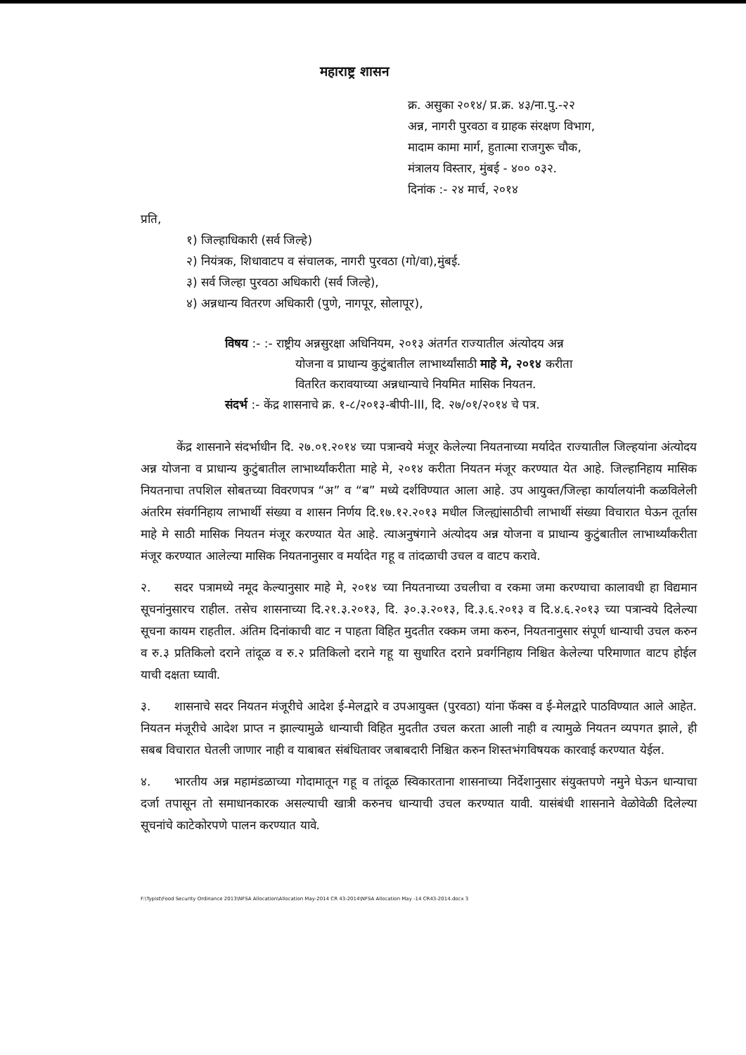महाराष्ट्र शासन
क्र. असुका २०१४/ प्र.क्र. ४३/ना.पु.-२२
अन्न, नागरी पुरवठा व ग्राहक संरक्षण विभाग,
मादाम कामा मार्ग, हुतात्मा राजगुरू चौक,
मंत्रालय विस्तार, मुंबई - ४०० ०३२.
दिनांक :- २४ मार्च, २०१४
प्रति,
१) जिल्हाधिकारी (सर्व जिल्हे)
२) नियंत्रक, शिधावाटप व संचालक, नागरी पुरवठा (गो/वा),मुंबई.
३) सर्व जिल्हा पुरवठा अधिकारी (सर्व जिल्हे),
४) अन्नधान्य वितरण अधिकारी (पुणे, नागपूर, सोलापूर),
विषय :- :- राष्ट्रीय अन्नसुरक्षा अधिनियम, २०१३ अंतर्गत राज्यातील अंत्योदय अन्न
योजना व प्राधान्य कुटुंबातील लाभार्थ्यांसाठी माहे मे, २०१४ करीता
वितरित करावयाच्या अन्नधान्याचे नियमित मासिक नियतन.
संदर्भ :- केंद्र शासनाचे क्र. १-८/२०१३-बीपी-III, दि. २७/०१/२०१४ चे पत्र.
   केंद्र शासनाने संदर्भाधीन दि. २७.०१.२०१४ च्या पत्रान्वये मंजूर केलेल्या नियतनाच्या मर्यादेत राज्यातील जिल्हयांना अंत्योदय अन्न योजना व प्राधान्य कुटुंबातील लाभार्थ्यांकरीता माहे मे, २०१४ करीता नियतन मंजूर करण्यात येत आहे. जिल्हानिहाय मासिक नियतनाचा तपशिल सोबतच्या विवरणपत्र “अ” व “ब” मध्ये दर्शविण्यात आला आहे. उप आयुक्त/जिल्हा कार्यालयांनी कळविलेली अंतरिम संवर्गनिहाय लाभार्थी संख्या व शासन निर्णय दि.१७.१२.२०१३ मधील जिल्ह्यांसाठीची लाभार्थी संख्या विचारात घेऊन तूर्तास माहे मे साठी मासिक नियतन मंजूर करण्यात येत आहे. त्याअनुषंगाने अंत्योदय अन्न योजना व प्राधान्य कुटुंबातील लाभार्थ्यांकरीता मंजूर करण्यात आलेल्या मासिक नियतनानुसार व मर्यादेत गहू व तांदळाची उचल व वाटप करावे.
२.  सदर पत्रामध्ये नमूद केल्यानुसार माहे मे, २०१४ च्या नियतनाच्या उचलीचा व रकमा जमा करण्याचा कालावधी हा विद्यमान सूचनांनुसारच राहील. तसेच शासनाच्या दि.२१.३.२०१३, दि. ३०.३.२०१३, दि.३.६.२०१३ व दि.४.६.२०१३ च्या पत्रान्वये दिलेल्या सूचना कायम राहतील. अंतिम दिनांकाची वाट न पाहता विहित मुदतीत रक्कम जमा करुन, नियतनानुसार संपूर्ण धान्याची उचल करुन व रु.३ प्रतिकिलो दराने तांदूळ व रु.२ प्रतिकिलो दराने गहू या सुधारित दराने प्रवर्गनिहाय निश्चित केलेल्या परिमाणात वाटप होईल याची दक्षता घ्यावी.
३.  शासनाचे सदर नियतन मंजूरीचे आदेश ई-मेलद्वारे व उपआयुक्त (पुरवठा) यांना फॅक्स व ई-मेलद्वारे पाठविण्यात आले आहेत. नियतन मंजूरीचे आदेश प्राप्त न झाल्यामुळे धान्याची विहित मुदतीत उचल करता आली नाही व त्यामुळे नियतन व्यपगत झाले, ही सबब विचारात घेतली जाणार नाही व याबाबत संबंधितावर जबाबदारी निश्चित करुन शिस्तभंगविषयक कारवाई करण्यात येईल.
४.  भारतीय अन्न महामंडळाच्या गोदामातून गहू व तांदूळ स्विकारताना शासनाच्या निर्देशानुसार संयुक्तपणे नमुने घेऊन धान्याचा दर्जा तपासून तो समाधानकारक असल्याची खात्री करुनच धान्याची उचल करण्यात यावी. यासंबंधी शासनाने वेळोवेळी दिलेल्या सूचनांचे काटेकोरपणे पालन करण्यात यावे.
F:\Typist\Food Security Ordinance 2013\NFSA Allocation\Allocation May-2014 CR 43-2014\NFSA Allocation May -14 CR43-2014.docx 3